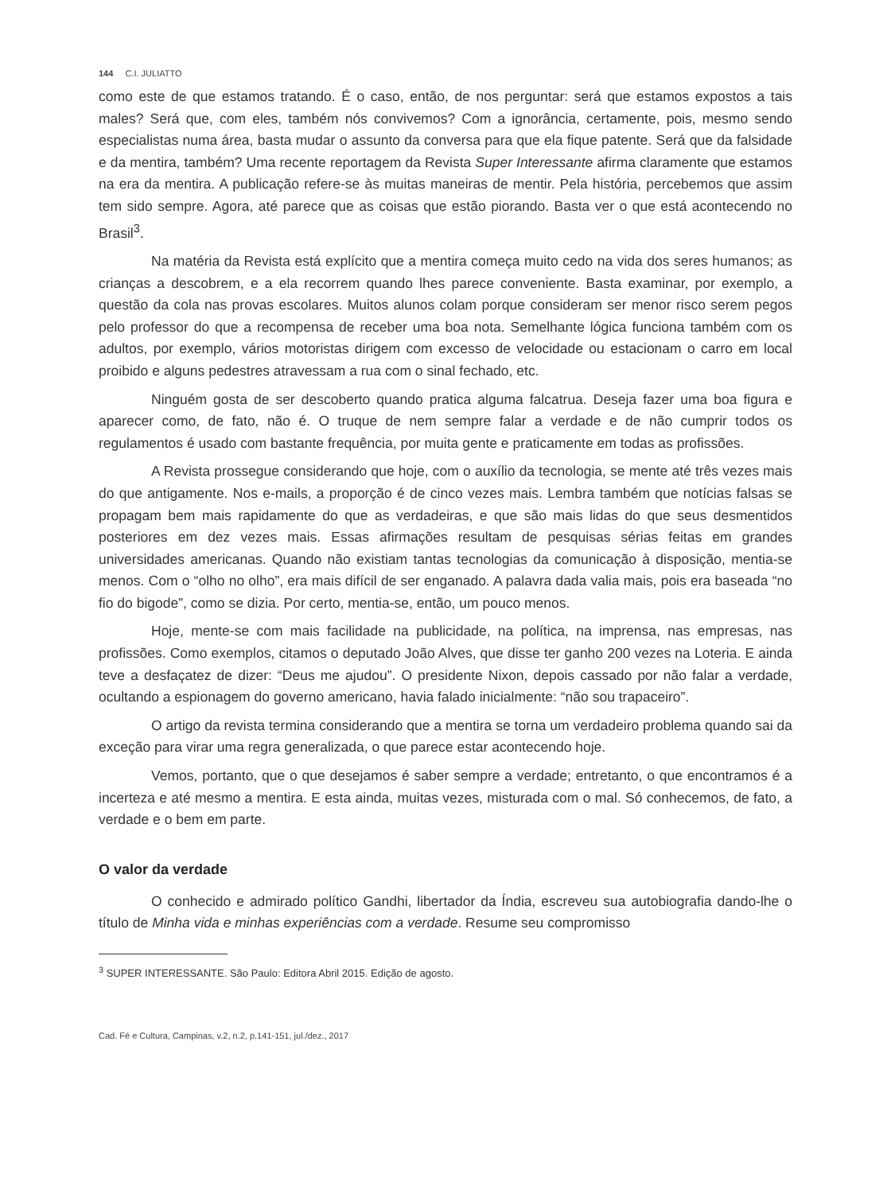144 C.I. JULIATTO
como este de que estamos tratando. É o caso, então, de nos perguntar: será que estamos expostos a tais males? Será que, com eles, também nós convivemos? Com a ignorância, certamente, pois, mesmo sendo especialistas numa área, basta mudar o assunto da conversa para que ela fique patente. Será que da falsidade e da mentira, também? Uma recente reportagem da Revista Super Interessante afirma claramente que estamos na era da mentira. A publicação refere-se às muitas maneiras de mentir. Pela história, percebemos que assim tem sido sempre. Agora, até parece que as coisas que estão piorando. Basta ver o que está acontecendo no Brasil<sup>3</sup>.
Na matéria da Revista está explícito que a mentira começa muito cedo na vida dos seres humanos; as crianças a descobrem, e a ela recorrem quando lhes parece conveniente. Basta examinar, por exemplo, a questão da cola nas provas escolares. Muitos alunos colam porque consideram ser menor risco serem pegos pelo professor do que a recompensa de receber uma boa nota. Semelhante lógica funciona também com os adultos, por exemplo, vários motoristas dirigem com excesso de velocidade ou estacionam o carro em local proibido e alguns pedestres atravessam a rua com o sinal fechado, etc.
Ninguém gosta de ser descoberto quando pratica alguma falcatrua. Deseja fazer uma boa figura e aparecer como, de fato, não é. O truque de nem sempre falar a verdade e de não cumprir todos os regulamentos é usado com bastante frequência, por muita gente e praticamente em todas as profissões.
A Revista prossegue considerando que hoje, com o auxílio da tecnologia, se mente até três vezes mais do que antigamente. Nos e-mails, a proporção é de cinco vezes mais. Lembra também que notícias falsas se propagam bem mais rapidamente do que as verdadeiras, e que são mais lidas do que seus desmentidos posteriores em dez vezes mais. Essas afirmações resultam de pesquisas sérias feitas em grandes universidades americanas. Quando não existiam tantas tecnologias da comunicação à disposição, mentia-se menos. Com o “olho no olho”, era mais difícil de ser enganado. A palavra dada valia mais, pois era baseada “no fio do bigode”, como se dizia. Por certo, mentia-se, então, um pouco menos.
Hoje, mente-se com mais facilidade na publicidade, na política, na imprensa, nas empresas, nas profissões. Como exemplos, citamos o deputado João Alves, que disse ter ganho 200 vezes na Loteria. E ainda teve a desfaçatez de dizer: “Deus me ajudou”. O presidente Nixon, depois cassado por não falar a verdade, ocultando a espionagem do governo americano, havia falado inicialmente: “não sou trapaceiro”.
O artigo da revista termina considerando que a mentira se torna um verdadeiro problema quando sai da exceção para virar uma regra generalizada, o que parece estar acontecendo hoje.
Vemos, portanto, que o que desejamos é saber sempre a verdade; entretanto, o que encontramos é a incerteza e até mesmo a mentira. E esta ainda, muitas vezes, misturada com o mal. Só conhecemos, de fato, a verdade e o bem em parte.
O valor da verdade
O conhecido e admirado político Gandhi, libertador da Índia, escreveu sua autobiografia dando-lhe o título de Minha vida e minhas experiências com a verdade. Resume seu compromisso
<sup>3</sup> SUPER INTERESSANTE. São Paulo: Editora Abril 2015. Edição de agosto.
Cad. Fé e Cultura, Campinas, v.2, n.2, p.141-151, jul./dez., 2017